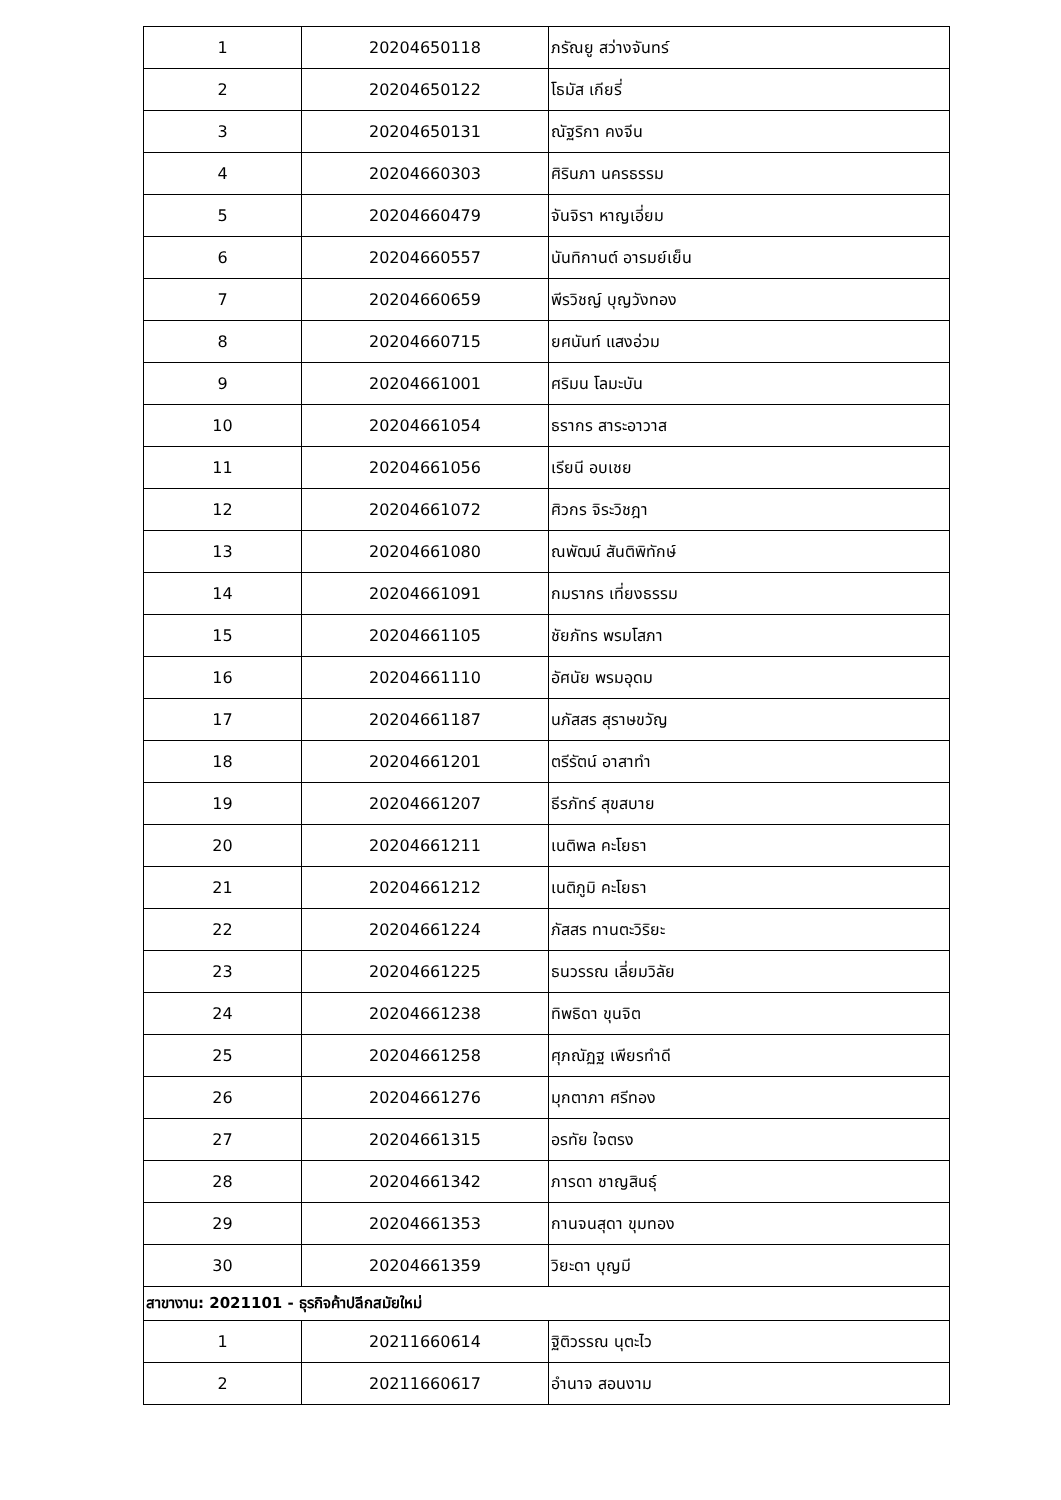| 1 | 20204650118 | ภรัณยู สว่างจันทร์ |
| 2 | 20204650122 | โธมัส เกียรี่ |
| 3 | 20204650131 | ณัฐริกา คงจีน |
| 4 | 20204660303 | ศิรินภา นครธรรม |
| 5 | 20204660479 | จันจิรา หาญเอี่ยม |
| 6 | 20204660557 | นันทิกานต์ อารมย์เย็น |
| 7 | 20204660659 | พีรวิชญ์ บุญวังทอง |
| 8 | 20204660715 | ยศนันท์ แสงอ่วม |
| 9 | 20204661001 | ศริมน โลมะบัน |
| 10 | 20204661054 | ธรากร สาระอาวาส |
| 11 | 20204661056 | เรียนี อบเชย |
| 12 | 20204661072 | ศิวกร จิระวิชฎา |
| 13 | 20204661080 | ณพัฒน์ สันติพิทักษ์ |
| 14 | 20204661091 | กมรากร เที่ยงธรรม |
| 15 | 20204661105 | ชัยภัทร พรมโสภา |
| 16 | 20204661110 | อัศนัย พรมอุดม |
| 17 | 20204661187 | นภัสสร สุราษขวัญ |
| 18 | 20204661201 | ตรีรัตน์ อาสาทำ |
| 19 | 20204661207 | ธีรภัทร์ สุขสบาย |
| 20 | 20204661211 | เนติพล คะโยธา |
| 21 | 20204661212 | เนติภูมิ คะโยธา |
| 22 | 20204661224 | ภัสสร ทานตะวิริยะ |
| 23 | 20204661225 | ธนวรรณ เลี่ยมวิลัย |
| 24 | 20204661238 | ทิพธิดา ขุนจิต |
| 25 | 20204661258 | ศุภณัฏฐ เพียรทำดี |
| 26 | 20204661276 | มุกตาภา ศรีทอง |
| 27 | 20204661315 | อรทัย ใจตรง |
| 28 | 20204661342 | ภารดา ชาญสินธุ์ |
| 29 | 20204661353 | กานจนสุดา ขุมทอง |
| 30 | 20204661359 | วิยะดา บุญมี |
| สาขางาน: 2021101 - ธุรกิจค้าปลีกสมัยใหม่ | | |
| 1 | 20211660614 | ฐิติวรรณ นุตะไว |
| 2 | 20211660617 | อำนาจ สอนงาม |